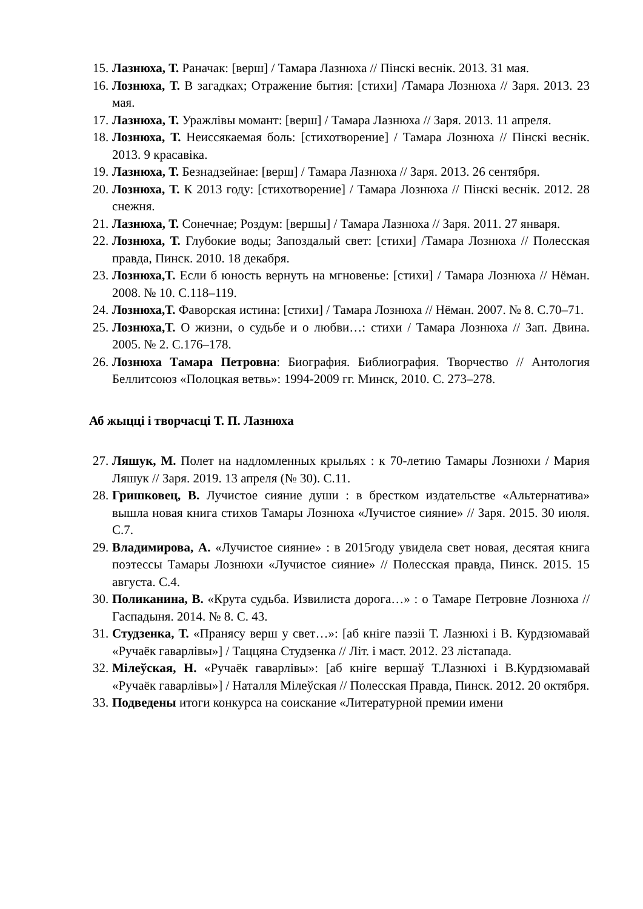15. Лазнюха, Т. Раначак: [верш] / Тамара Лазнюха // Пінскі веснік. 2013. 31 мая.
16. Лознюха, Т. В загадках; Отражение бытия: [стихи] /Тамара Лознюха // Заря. 2013. 23 мая.
17. Лазнюха, Т. Уражлівы момант: [верш] / Тамара Лазнюха // Заря. 2013. 11 апреля.
18. Лознюха, Т. Неиссякаемая боль: [стихотворение] / Тамара Лознюха // Пінскі веснік. 2013. 9 красавіка.
19. Лазнюха, Т. Безнадзейнае: [верш] / Тамара Лазнюха // Заря. 2013. 26 сентября.
20. Лознюха, Т. К 2013 году: [стихотворение] / Тамара Лознюха // Пінскі веснік. 2012. 28 снежня.
21. Лазнюха, Т. Сонечнае; Роздум: [вершы] / Тамара Лазнюха // Заря. 2011. 27 января.
22. Лознюха, Т. Глубокие воды; Запоздалый свет: [стихи] /Тамара Лознюха // Полесская правда, Пинск. 2010. 18 декабря.
23. Лознюха,Т. Если б юность вернуть на мгновенье: [стихи] / Тамара Лознюха // Нёман. 2008. № 10. С.118–119.
24. Лознюха,Т. Фаворская истина: [стихи] / Тамара Лознюха // Нёман. 2007. № 8. С.70–71.
25. Лознюха,Т. О жизни, о судьбе и о любви…: стихи / Тамара Лознюха // Зап. Двина. 2005. № 2. С.176–178.
26. Лознюха Тамара Петровна: Биография. Библиография. Творчество // Антология Беллитсоюз «Полоцкая ветвь»: 1994-2009 гг. Минск, 2010. С. 273–278.
Аб жыцці і творчасці Т. П. Лазнюха
27. Ляшук, М. Полет на надломленных крыльях : к 70-летию Тамары Лознюхи / Мария Ляшук // Заря. 2019. 13 апреля (№ 30). С.11.
28. Гришковец, В. Лучистое сияние души : в брестком издательстве «Альтернатива» вышла новая книга стихов Тамары Лознюха «Лучистое сияние» // Заря. 2015. 30 июля. С.7.
29. Владимирова, А. «Лучистое сияние» : в 2015году увидела свет новая, десятая книга поэтессы Тамары Лознюхи «Лучистое сияние» // Полесская правда, Пинск. 2015. 15 августа. С.4.
30. Поликанина, В. «Крута судьба. Извилиста дорога…» : о Тамаре Петровне Лознюха // Гаспадыня. 2014. № 8. С. 43.
31. Студзенка, Т. «Пранясу верш у свет…»: [аб кніге паэзіі Т. Лазнюхі і В. Курдзюмавай «Ручаёк гаварлівы»] / Таццяна Студзенка // Літ. і маст. 2012. 23 лістапада.
32. Мілеўская, Н. «Ручаёк гаварлівы»: [аб кніге вершаў Т.Лазнюхі і В.Курдзюмавай «Ручаёк гаварлівы»] / Наталля Мілеўская // Полесская Правда, Пинск. 2012. 20 октября.
33. Подведены итоги конкурса на соискание «Литературной премии имени